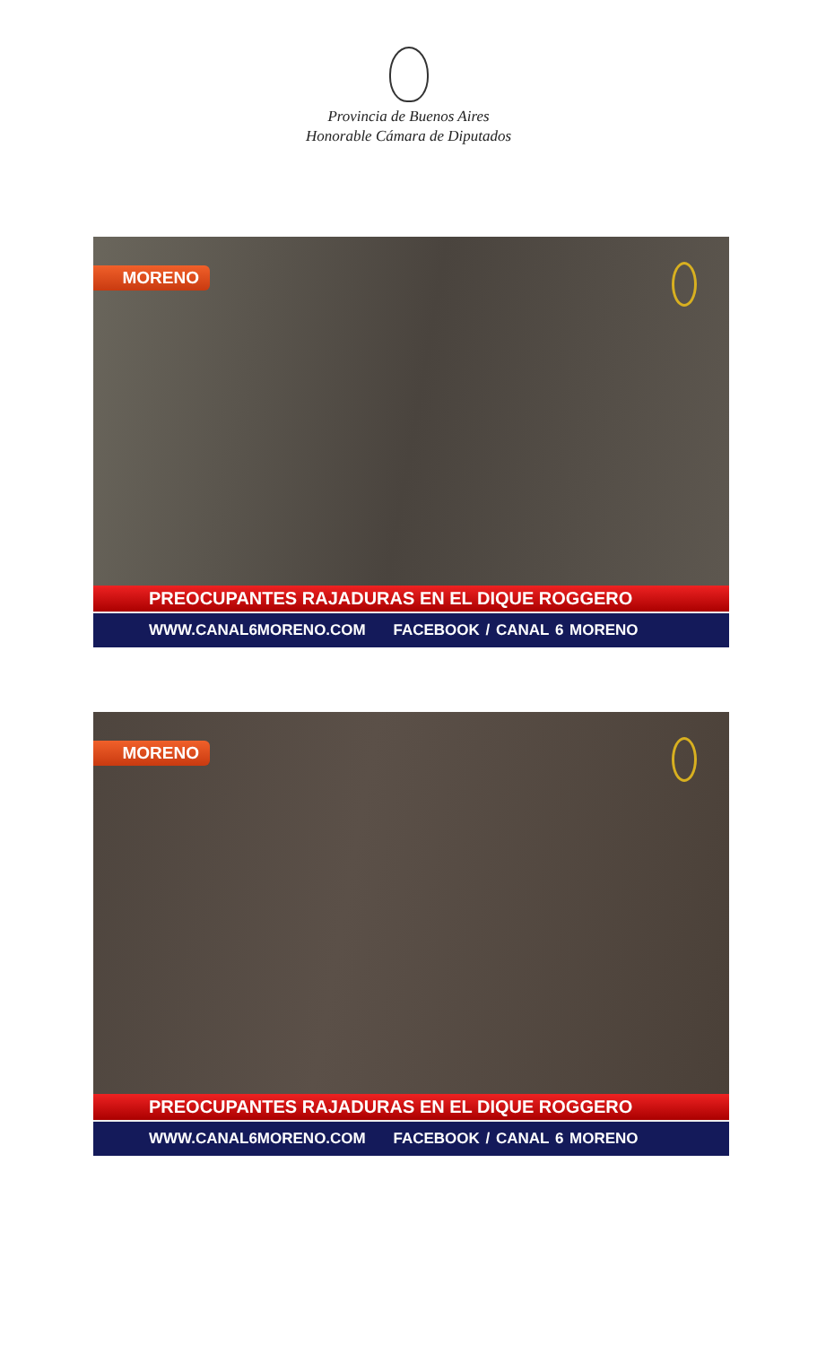Provincia de Buenos Aires
Honorable Cámara de Diputados
MORENO
PREOCUPANTES RAJADURAS EN EL DIQUE ROGGERO
WWW.CANAL6MORENO.COM FACEBOOK / CANAL 6 MORENO
MORENO
PREOCUPANTES RAJADURAS EN EL DIQUE ROGGERO
WWW.CANAL6MORENO.COM FACEBOOK / CANAL 6 MORENO